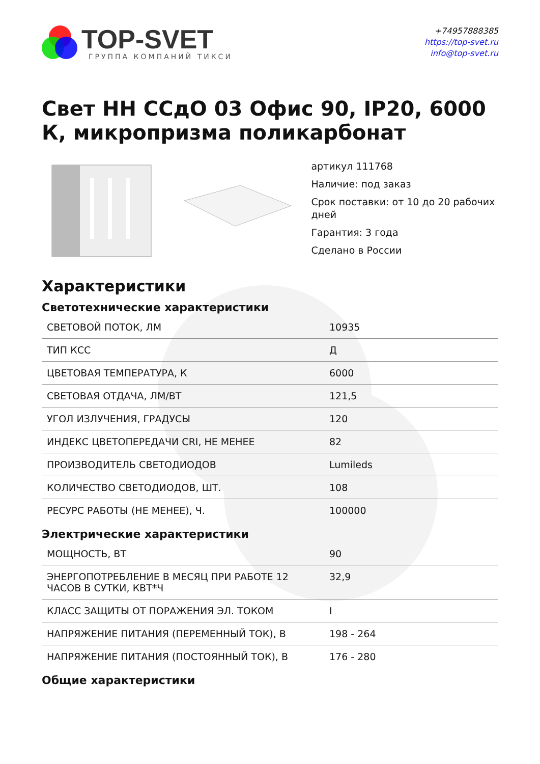TOP-SVET
ГРУППА КОМПАНИЙ ТИКСИ
+74957888385
https://top-svet.ru
info@top-svet.ru
Свет НН ССдО 03 Офис 90, IP20, 6000 К, микропризма поликарбонат
артикул 111768
Наличие: под заказ
Срок поставки: от 10 до 20 рабочих дней
Гарантия: 3 года
Сделано в России
Характеристики
Светотехнические характеристики
| СВЕТОВОЙ ПОТОК, ЛМ | 10935 |
| ТИП КСС | Д |
| ЦВЕТОВАЯ ТЕМПЕРАТУРА, К | 6000 |
| СВЕТОВАЯ ОТДАЧА, ЛМ/ВТ | 121,5 |
| УГОЛ ИЗЛУЧЕНИЯ, ГРАДУСЫ | 120 |
| ИНДЕКС ЦВЕТОПЕРЕДАЧИ CRI, НЕ МЕНЕЕ | 82 |
| ПРОИЗВОДИТЕЛЬ СВЕТОДИОДОВ | Lumileds |
| КОЛИЧЕСТВО СВЕТОДИОДОВ, ШТ. | 108 |
| РЕСУРС РАБОТЫ (НЕ МЕНЕЕ), Ч. | 100000 |
Электрические характеристики
| МОЩНОСТЬ, ВТ | 90 |
| ЭНЕРГОПОТРЕБЛЕНИЕ В МЕСЯЦ ПРИ РАБОТЕ 12 ЧАСОВ В СУТКИ, КВТ*Ч | 32,9 |
| КЛАСС ЗАЩИТЫ ОТ ПОРАЖЕНИЯ ЭЛ. ТОКОМ | I |
| НАПРЯЖЕНИЕ ПИТАНИЯ (ПЕРЕМЕННЫЙ ТОК), В | 198 - 264 |
| НАПРЯЖЕНИЕ ПИТАНИЯ (ПОСТОЯННЫЙ ТОК), В | 176 - 280 |
Общие характеристики